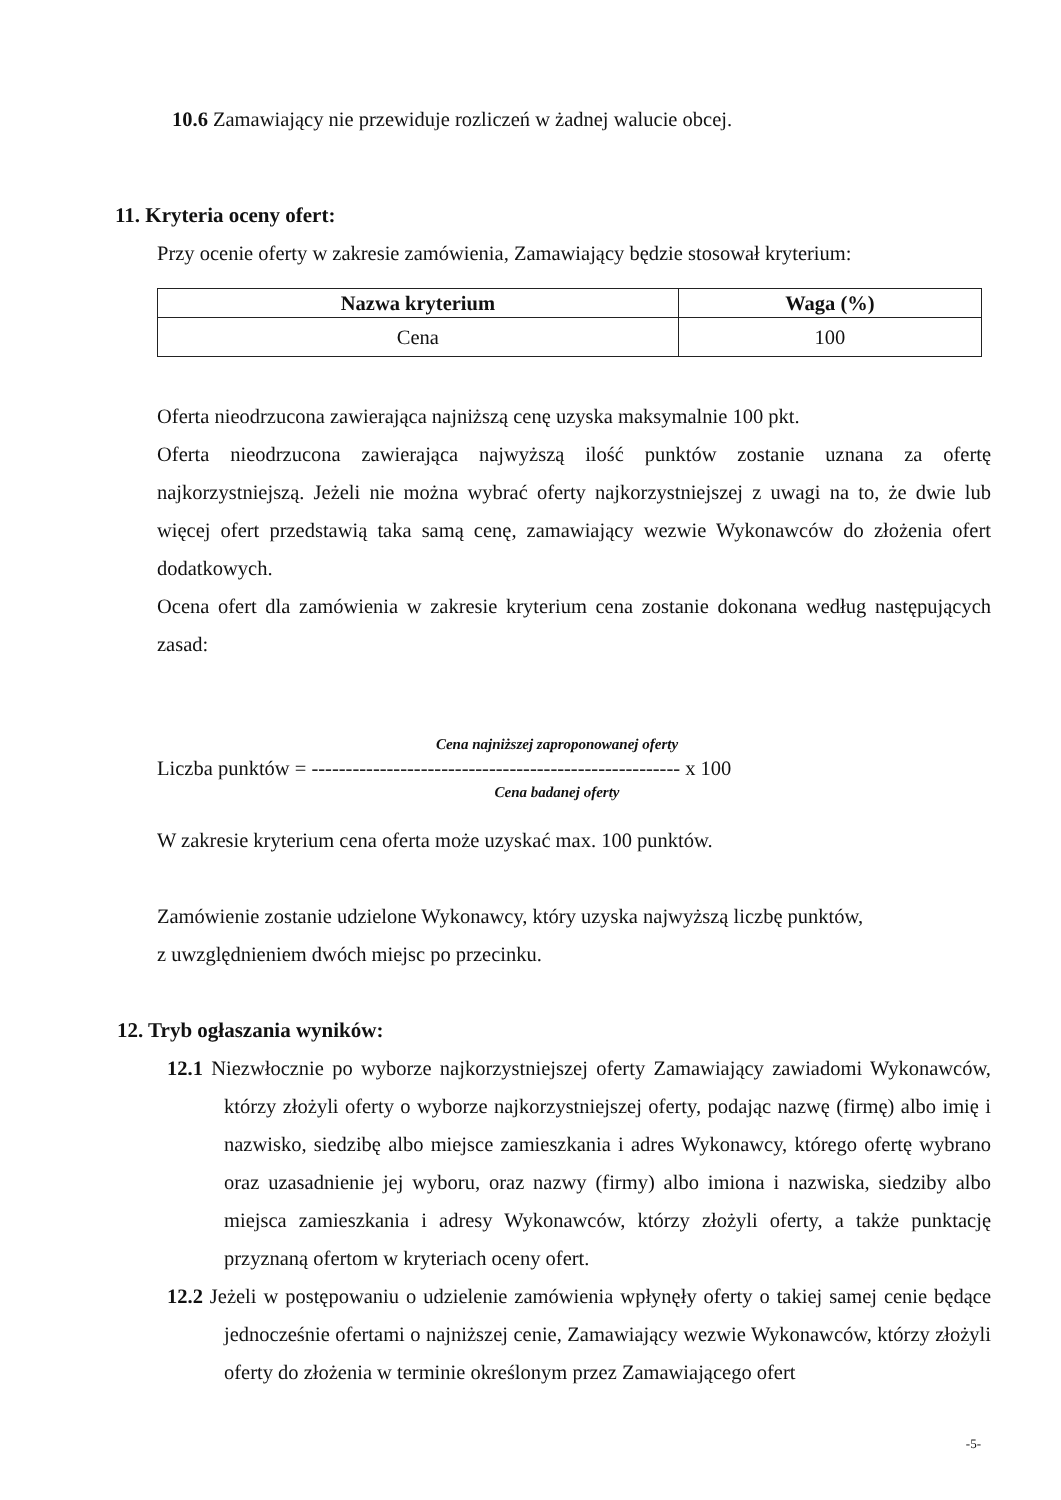10.6 Zamawiający nie przewiduje rozliczeń w żadnej walucie obcej.
11. Kryteria oceny ofert:
Przy ocenie oferty w zakresie zamówienia, Zamawiający będzie stosował kryterium:
| Nazwa kryterium | Waga (%) |
| --- | --- |
| Cena | 100 |
Oferta nieodrzucona zawierająca najniższą cenę uzyska maksymalnie 100 pkt.
Oferta nieodrzucona zawierająca najwyższą ilość punktów zostanie uznana za ofertę najkorzystniejszą. Jeżeli nie można wybrać oferty najkorzystniejszej z uwagi na to, że dwie lub więcej ofert przedstawią taka samą cenę, zamawiający wezwie Wykonawców do złożenia ofert dodatkowych.
Ocena ofert dla zamówienia w zakresie kryterium cena zostanie dokonana według następujących zasad:
Cena najniższej zaproponowanej oferty
Liczba punktów = ------------------------------------------------------ x 100
Cena badanej oferty
W zakresie kryterium cena oferta może uzyskać max. 100 punktów.
Zamówienie zostanie udzielone Wykonawcy, który uzyska najwyższą liczbę punktów,
z uwzględnieniem dwóch miejsc po przecinku.
12. Tryb ogłaszania wyników:
12.1 Niezwłocznie po wyborze najkorzystniejszej oferty Zamawiający zawiadomi Wykonawców, którzy złożyli oferty o wyborze najkorzystniejszej oferty, podając nazwę (firmę) albo imię i nazwisko, siedzibę albo miejsce zamieszkania i adres Wykonawcy, którego ofertę wybrano oraz uzasadnienie jej wyboru, oraz nazwy (firmy) albo imiona i nazwiska, siedziby albo miejsca zamieszkania i adresy Wykonawców, którzy złożyli oferty, a także punktację przyznaną ofertom w kryteriach oceny ofert.
12.2 Jeżeli w postępowaniu o udzielenie zamówienia wpłynęły oferty o takiej samej cenie będące jednocześnie ofertami o najniższej cenie, Zamawiający wezwie Wykonawców, którzy złożyli oferty do złożenia w terminie określonym przez Zamawiającego ofert
-5-